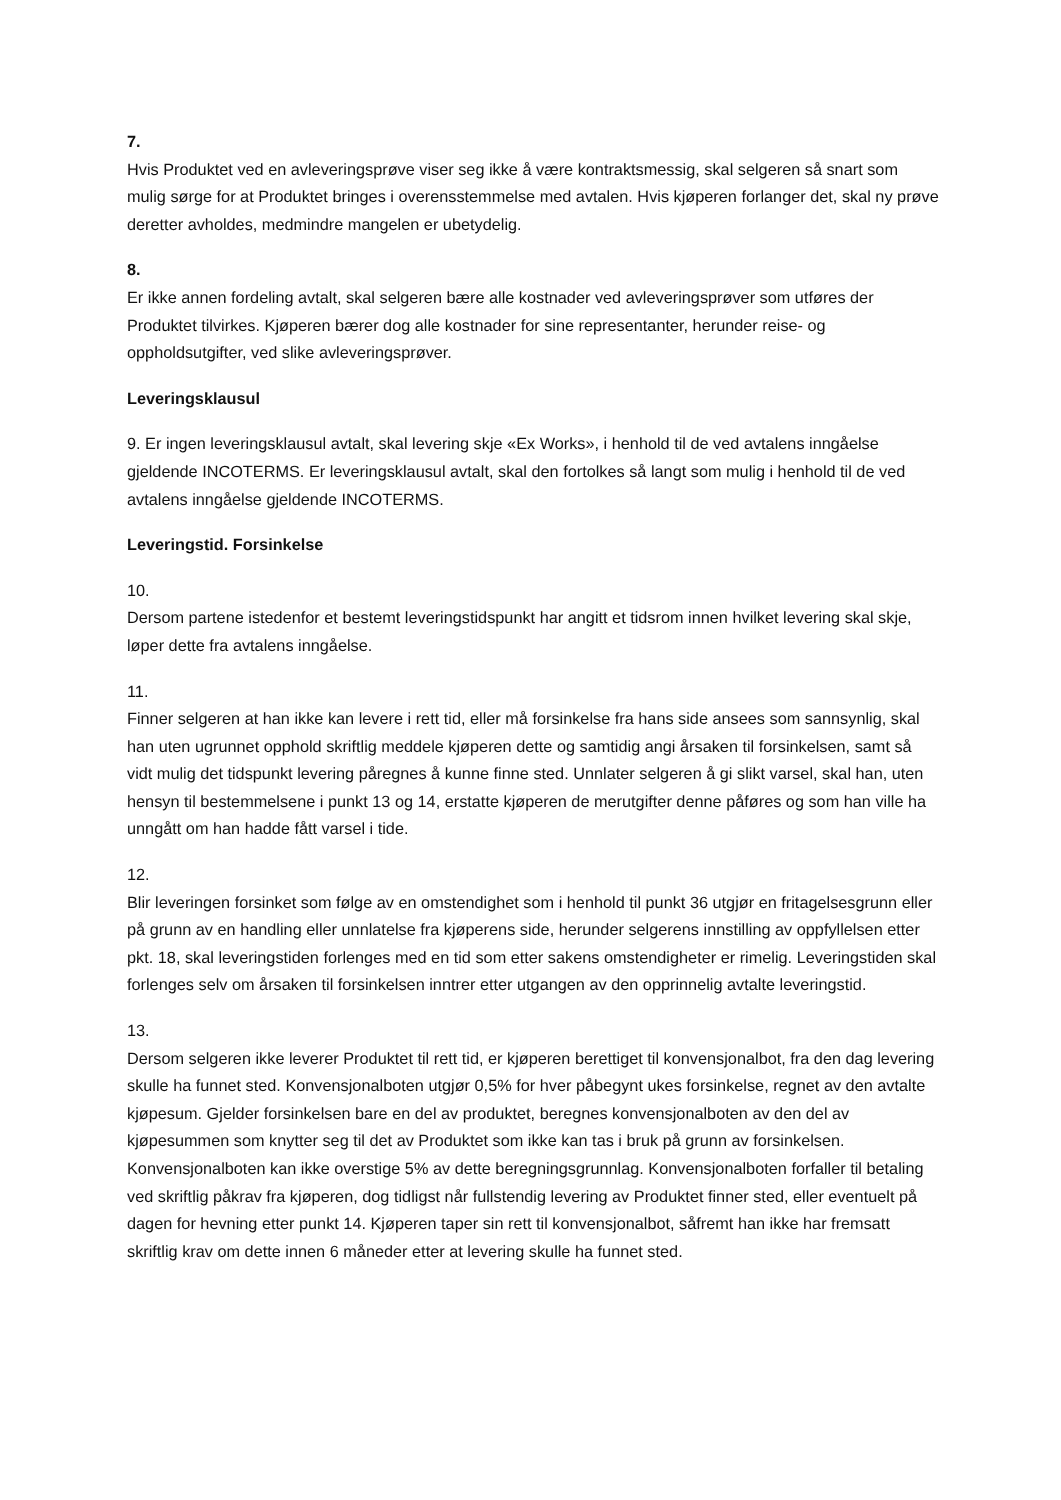7.
Hvis Produktet ved en avleveringsprøve viser seg ikke å være kontraktsmessig, skal selgeren så snart som mulig sørge for at Produktet bringes i overensstemmelse med avtalen. Hvis kjøperen forlanger det, skal ny prøve deretter avholdes, medmindre mangelen er ubetydelig.
8.
Er ikke annen fordeling avtalt, skal selgeren bære alle kostnader ved avleveringsprøver som utføres der Produktet tilvirkes. Kjøperen bærer dog alle kostnader for sine representanter, herunder reise- og oppholdsutgifter, ved slike avleveringsprøver.
Leveringsklausul
9. Er ingen leveringsklausul avtalt, skal levering skje «Ex Works», i henhold til de ved avtalens inngåelse gjeldende INCOTERMS. Er leveringsklausul avtalt, skal den fortolkes så langt som mulig i henhold til de ved avtalens inngåelse gjeldende INCOTERMS.
Leveringstid. Forsinkelse
10.
Dersom partene istedenfor et bestemt leveringstidspunkt har angitt et tidsrom innen hvilket levering skal skje, løper dette fra avtalens inngåelse.
11.
Finner selgeren at han ikke kan levere i rett tid, eller må forsinkelse fra hans side ansees som sannsynlig, skal han uten ugrunnet opphold skriftlig meddele kjøperen dette og samtidig angi årsaken til forsinkelsen, samt så vidt mulig det tidspunkt levering påregnes å kunne finne sted. Unnlater selgeren å gi slikt varsel, skal han, uten hensyn til bestemmelsene i punkt 13 og 14, erstatte kjøperen de merutgifter denne påføres og som han ville ha unngått om han hadde fått varsel i tide.
12.
Blir leveringen forsinket som følge av en omstendighet som i henhold til punkt 36 utgjør en fritagelsesgrunn eller på grunn av en handling eller unnlatelse fra kjøperens side, herunder selgerens innstilling av oppfyllelsen etter pkt. 18, skal leveringstiden forlenges med en tid som etter sakens omstendigheter er rimelig. Leveringstiden skal forlenges selv om årsaken til forsinkelsen inntrer etter utgangen av den opprinnelig avtalte leveringstid.
13.
Dersom selgeren ikke leverer Produktet til rett tid, er kjøperen berettiget til konvensjonalbot, fra den dag levering skulle ha funnet sted. Konvensjonalboten utgjør 0,5% for hver påbegynt ukes forsinkelse, regnet av den avtalte kjøpesum. Gjelder forsinkelsen bare en del av produktet, beregnes konvensjonalboten av den del av kjøpesummen som knytter seg til det av Produktet som ikke kan tas i bruk på grunn av forsinkelsen. Konvensjonalboten kan ikke overstige 5% av dette beregningsgrunnlag. Konvensjonalboten forfaller til betaling ved skriftlig påkrav fra kjøperen, dog tidligst når fullstendig levering av Produktet finner sted, eller eventuelt på dagen for hevning etter punkt 14. Kjøperen taper sin rett til konvensjonalbot, såfremt han ikke har fremsatt skriftlig krav om dette innen 6 måneder etter at levering skulle ha funnet sted.